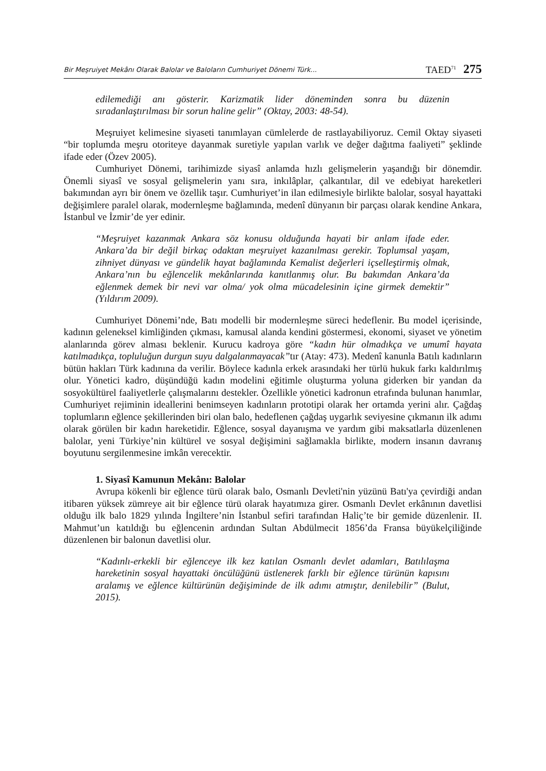Bir Meşruiyet Mekânı Olarak Balolar ve Baloların Cumhuriyet Dönemi Türk... TAED<sup>71</sup> 275
edilemediği anı gösterir. Karizmatik lider döneminden sonra bu düzenin sıradanlaştırılması bir sorun haline gelir” (Oktay, 2003: 48-54).
Meşruiyet kelimesine siyaseti tanımlayan cümlelerde de rastlayabiliyoruz. Cemil Oktay siyaseti “bir toplumda meşru otoriteye dayanmak suretiyle yapılan varlık ve değer dağıtma faaliyeti” şeklinde ifade eder (Özev 2005).
Cumhuriyet Dönemi, tarihimizde siyasî anlamda hızlı gelişmelerin yaşandığı bir dönemdir. Önemli siyasî ve sosyal gelişmelerin yanı sıra, inkılâplar, çalkantılar, dil ve edebiyat hareketleri bakımından ayrı bir önem ve özellik taşır. Cumhuriyet’in ilan edilmesiyle birlikte balolar, sosyal hayattaki değişimlere paralel olarak, modernleşme bağlamında, medenî dünyanın bir parçası olarak kendine Ankara, İstanbul ve İzmir’de yer edinir.
“Meşruiyet kazanmak Ankara söz konusu olduğunda hayati bir anlam ifade eder. Ankara’da bir değil birkaç odaktan meşruiyet kazanılması gerekir. Toplumsal yaşam, zihniyet dünyası ve gündelik hayat bağlamında Kemalist değerleri içselleştirmiş olmak, Ankara’nın bu eğlencelik mekânlarında kanıtlanmış olur. Bu bakımdan Ankara’da eğlenmek demek bir nevi var olma/ yok olma mücadelesinin içine girmek demektir” (Yıldırım 2009).
Cumhuriyet Dönemi’nde, Batı modelli bir modernleşme süreci hedeflenir. Bu model içerisinde, kadının geleneksel kimliğinden çıkması, kamusal alanda kendini göstermesi, ekonomi, siyaset ve yönetim alanlarında görev alması beklenir. Kurucu kadroya göre “kadın hür olmadıkça ve umumî hayata katılmadıkça, topluluğun durgun suyu dalgalanmayacak”tır (Atay: 473). Medenî kanunla Batılı kadınların bütün hakları Türk kadınına da verilir. Böylece kadınla erkek arasındaki her türlü hukuk farkı kaldırılmış olur. Yönetici kadro, düşündüğü kadın modelini eğitimle oluşturma yoluna giderken bir yandan da sosyokültürel faaliyetlerle çalışmalarını destekler. Özellikle yönetici kadronun etrafında bulunan hanımlar, Cumhuriyet rejiminin ideallerini benimseyen kadınların prototipi olarak her ortamda yerini alır. Çağdaş toplumların eğlence şekillerinden biri olan balo, hedeflenen çağdaş uygarlık seviyesine çıkmanın ilk adımı olarak görülen bir kadın hareketidir. Eğlence, sosyal dayanışma ve yardım gibi maksatlarla düzenlenen balolar, yeni Türkiye’nin kültürel ve sosyal değişimini sağlamakla birlikte, modern insanın davranış boyutunu sergilenmesine imkân verecektir.
1. Siyasî Kamunun Mekânı: Balolar
Avrupa kökenli bir eğlence türü olarak balo, Osmanlı Devleti'nin yüzünü Batı'ya çevirdiği andan itibaren yüksek zümreye ait bir eğlence türü olarak hayatımıza girer. Osmanlı Devlet erkânının davetlisi olduğu ilk balo 1829 yılında İngiltere’nin İstanbul sefiri tarafından Haliç’te bir gemide düzenlenir. II. Mahmut’un katıldığı bu eğlencenin ardından Sultan Abdülmecit 1856’da Fransa büyükelçiliğinde düzenlenen bir balonun davetlisi olur.
“Kadınlı-erkekli bir eğlenceye ilk kez katılan Osmanlı devlet adamları, Batılılaşma hareketinin sosyal hayattaki öncülüğünü üstlenerek farklı bir eğlence türünün kapısını aralamış ve eğlence kültürünün değişiminde de ilk adımı atmıştır, denilebilir” (Bulut, 2015).